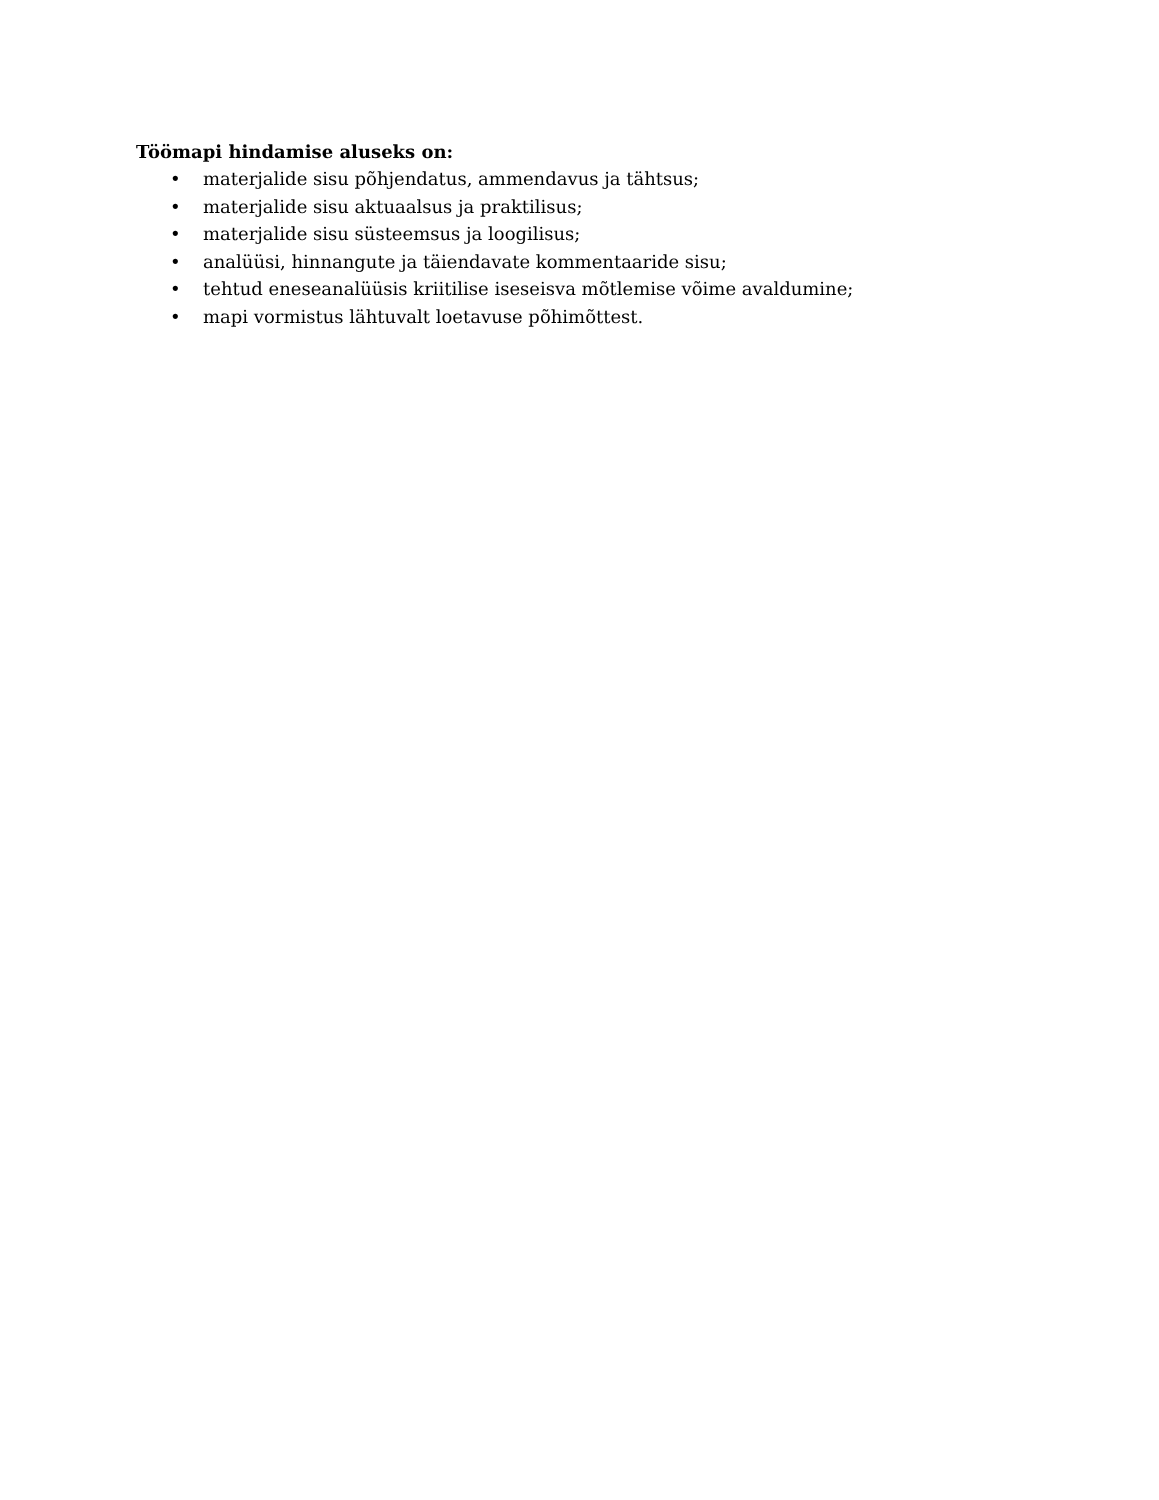Töömapi hindamise aluseks on:
• materjalide sisu põhjendatus, ammendavus ja tähtsus;
• materjalide sisu aktuaalsus ja praktilisus;
• materjalide sisu süsteemsus ja loogilisus;
• analüüsi, hinnangute ja täiendavate kommentaaride sisu;
• tehtud eneseanalüüsis kriitilise iseseisva mõtlemise võime avaldumine;
• mapi vormistus lähtuvalt loetavuse põhimõttest.